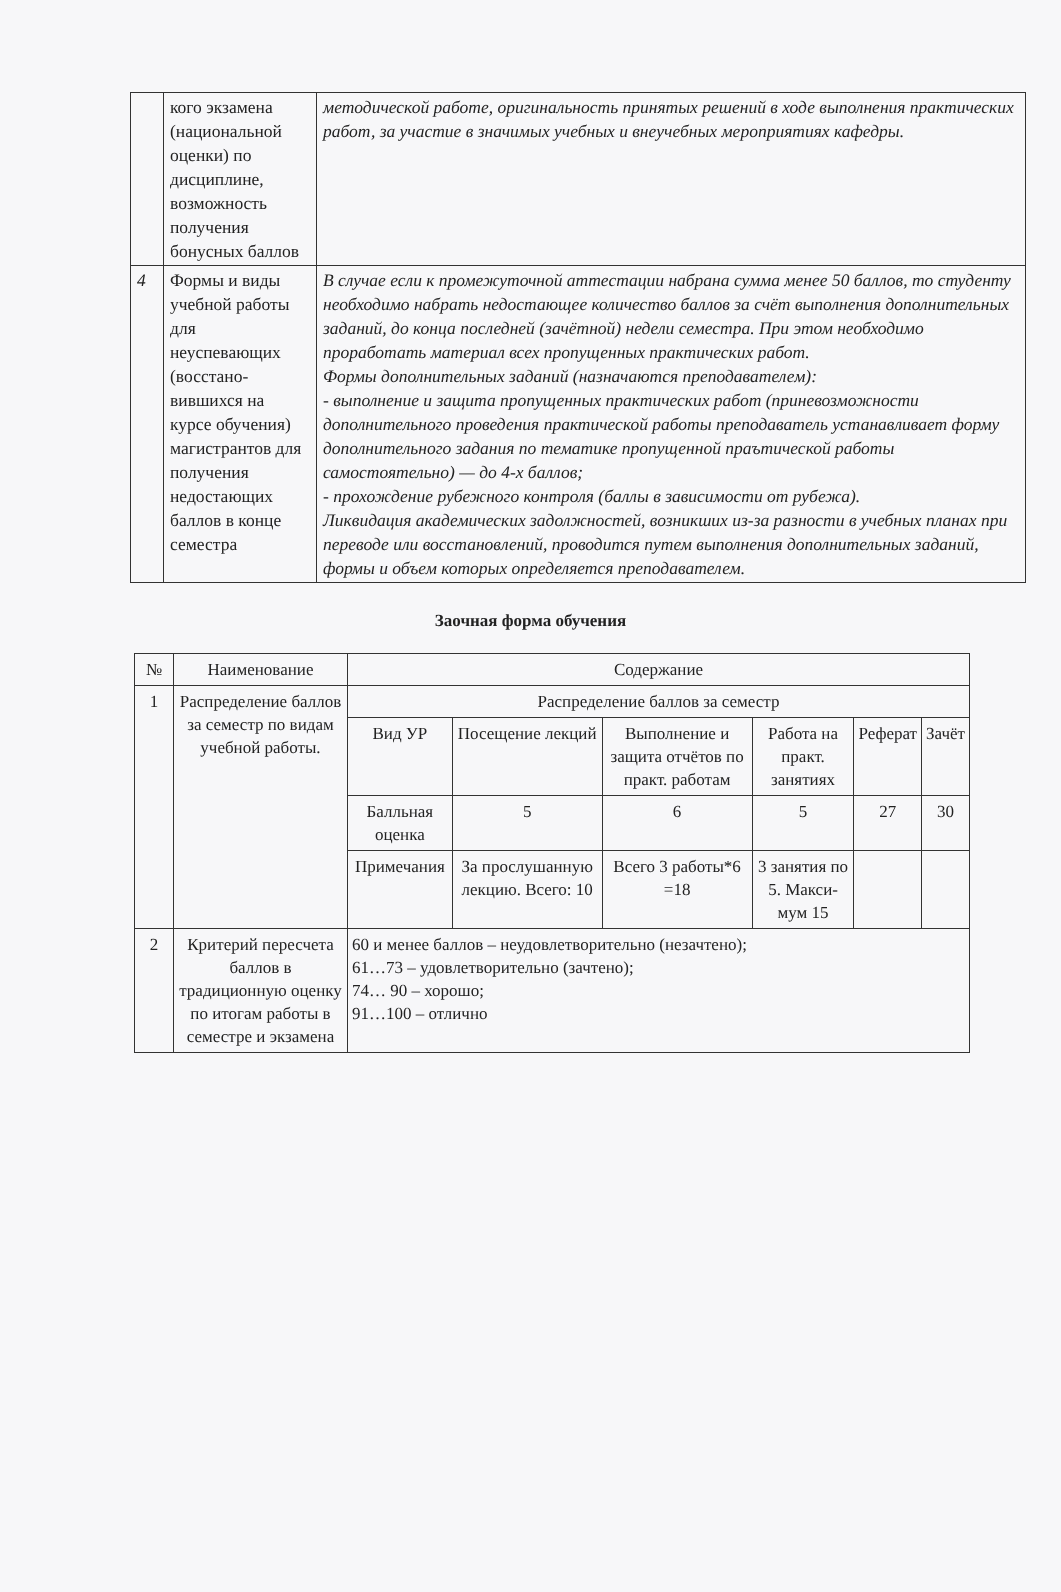| | кого экзамена (национальной оценки) по дисциплине, возможность получения бонусных баллов | методической работе, оригинальность принятых решений в ходе выполнения практических работ, за участие в значимых учебных и внеучебных мероприятиях кафедры. |
| 4 | Формы и виды учебной работы для неуспевающих (восстано-вившихся на курсе обучения) магистрантов для получения недостающих баллов в конце семестра | В случае если к промежуточной аттестации набрана сумма менее 50 баллов, то студенту необходимо набрать недостающее количество баллов за счёт выполнения дополнительных заданий, до конца последней (зачётной) недели семестра. При этом необходимо проработать материал всех пропущенных практических работ. Формы дополнительных заданий (назначаются преподавателем): - выполнение и защита пропущенных практических работ (приневозможности дополнительного проведения практической работы преподаватель устанавливает форму дополнительного задания по тематике пропущенной праътической работы самостоятельно) — до 4-х баллов; - прохождение рубежного контроля (баллы в зависимости от рубежа). Ликвидация академических задолжностей, возникших из-за разности в учебных планах при переводе или восстановлений, проводится путем выполнения дополнительных заданий, формы и объем которых определяется преподавателем. |
Заочная форма обучения
| № | Наименование | Содержание | | | | | |
| --- | --- | --- | --- | --- | --- | --- | --- |
| 1 | Распределение баллов за семестр по видам учебной работы. | Распределение баллов за семестр | | | | | |
| | | Вид УР | Посещение лекций | Выполнение и защита отчётов по практ. работам | Работа на практ. занятиях | Реферат | Зачёт |
| | | Балльная оценка | 5 | 6 | 5 | 27 | 30 |
| | | Примечания | За прослушанную лекцию. Всего: 10 | Всего 3 работы*6 =18 | 3 занятия по 5. Макси-мум 15 | | |
| 2 | Критерий пересчета баллов в традиционную оценку по итогам работы в семестре и экзамена | 60 и менее баллов – неудовлетворительно (незачтено); 61…73 – удовлетворительно (зачтено); 74… 90 – хорошо; 91…100 – отлично | | | | | |